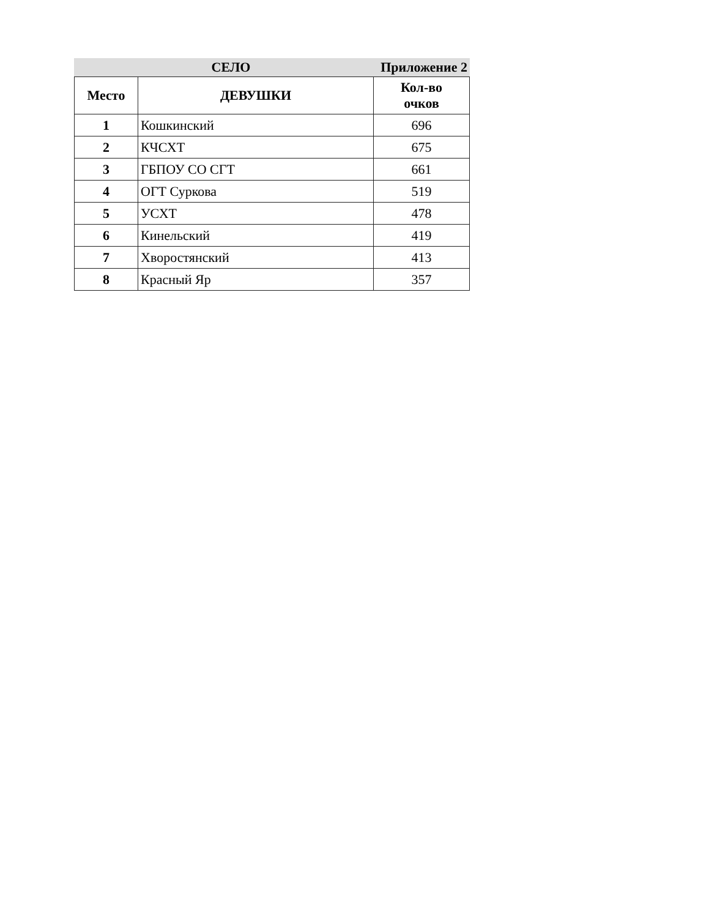СЕЛО Приложение 2
| Место | ДЕВУШКИ | Кол-во очков |
| --- | --- | --- |
| 1 | Кошкинский | 696 |
| 2 | КЧСХТ | 675 |
| 3 | ГБПОУ СО СГТ | 661 |
| 4 | ОГТ Суркова | 519 |
| 5 | УСХТ | 478 |
| 6 | Кинельский | 419 |
| 7 | Хворостянский | 413 |
| 8 | Красный Яр | 357 |